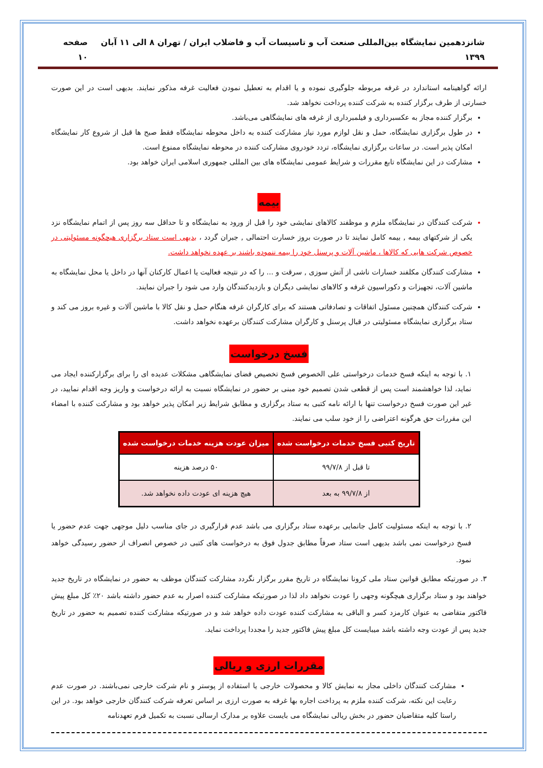شانزدهمین نمایشگاه بین‌المللی صنعت آب و تاسیسات آب و فاضلاب ایران / تهران ۸ الی ۱۱ آبان ۱۳۹۹ صفحه ۱۰
ارائه گواهینامه استاندارد در غرفه مربوطه جلوگیری نموده و یا اقدام به تعطیل نمودن فعالیت غرفه مذکور نمایند. بدیهی است در این صورت خسارتی از طرف برگزار کننده به شرکت کننده پرداخت نخواهد شد.
برگزار کننده مجاز به عکسبرداری و فیلمبرداری از غرفه های نمایشگاهی می‌باشد.
در طول برگزاری نمایشگاه، حمل و نقل لوازم مورد نیاز مشارکت کننده به داخل محوطه نمایشگاه فقط صبح ها قبل از شروع کار نمایشگاه امکان پذیر است. در ساعات برگزاری نمایشگاه، تردد خودروی مشارکت کننده در محوطه نمایشگاه ممنوع است.
مشارکت در این نمایشگاه تابع مقررات و شرایط عمومی نمایشگاه های بین المللی جمهوری اسلامی ایران خواهد بود.
بیمه
شرکت کنندگان در نمایشگاه ملزم و موظفند کالاهای نمایشی خود را قبل از ورود به نمایشگاه و تا حداقل سه روز پس از اتمام نمایشگاه نزد یکی از شرکتهای بیمه , بیمه کامل نمایند تا در صورت بروز خسارت احتمالی , جبران گردد ، بدیهی است ستاد برگزاری هیچگونه مسئولیتی در خصوص شرکت هایی که کالاها ، ماشین آلات و پرسنل خود را بیمه ننموده باشند بر عهده نخواهد داشت.
مشارکت کنندگان مکلفند خسارات ناشی از آتش سوزی , سرقت و ... را که در نتیجه فعالیت یا اعمال کارکنان آنها در داخل یا محل نمایشگاه به ماشین آلات، تجهیزات و دکوراسیون غرفه و کالاهای نمایشی دیگران و بازدیدکنندگان وارد می شود را جبران نمایند.
شرکت کنندگان همچنین مسئول اتفاقات و تصادفاتی هستند که برای کارگران غرفه هنگام حمل و نقل کالا با ماشین آلات و غیره بروز می کند و ستاد برگزاری نمایشگاه مسئولیتی در قبال پرسنل و کارگران مشارکت کنندگان برعهده نخواهد داشت.
فسخ درخواست
۱. با توجه به اینکه فسخ خدمات درخواستی علی الخصوص فسخ تخصیص فضای نمایشگاهی مشکلات عدیده ای را برای برگزارکننده ایجاد می نماید، لذا خواهشمند است پس از قطعی شدن تصمیم خود مبنی بر حضور در نمایشگاه نسبت به ارائه درخواست و واریز وجه اقدام نمایید، در غیر این صورت فسخ درخواست تنها با ارائه نامه کتبی به ستاد برگزاری و مطابق شرایط زیر امکان پذیر خواهد بود و مشارکت کننده با امضاء این مقررات حق هرگونه اعتراضی را از خود سلب می نمایند.
| تاریخ کتبی فسخ خدمات درخواست شده | میزان عودت هزینه خدمات درخواست شده |
| --- | --- |
| تا قبل از ۹۹/۷/۸ | ۵۰ درصد هزینه |
| از ۹۹/۷/۸ به بعد | هیچ هزینه ای عودت داده نخواهد شد. |
۲. با توجه به اینکه مسئولیت کامل جانمایی برعهده ستاد برگزاری می باشد عدم قرارگیری در جای مناسب دلیل موجهی جهت عدم حضور یا فسخ درخواست نمی باشد بدیهی است ستاد صرفاً مطابق جدول فوق به درخواست های کتبی در خصوص انصراف از حضور رسیدگی خواهد نمود.
۳. در صورتیکه مطابق قوانین ستاد ملی کرونا نمایشگاه در تاریخ مقرر برگزار نگردد مشارکت کنندگان موظف به حضور در نمایشگاه در تاریخ جدید خواهند بود و ستاد برگزاری هیچگونه وجهی را عودت نخواهد داد لذا در صورتیکه مشارکت کننده اصرار به عدم حضور داشته باشد ۲۰٪ کل مبلغ پیش فاکتور متقاضی به عنوان کارمزد کسر و الباقی به مشارکت کننده عودت داده خواهد شد و در صورتیکه مشارکت کننده تصمیم به حضور در تاریخ جدید پس از عودت وجه داشته باشد میبایست کل مبلغ پیش فاکتور جدید را مجددا پرداخت نماید.
مقررات ارزی و ریالی
مشارکت کنندگان داخلی مجاز به نمایش کالا و محصولات خارجی یا استفاده از پوستر و نام شرکت خارجی نمی‌باشند. در صورت عدم رعایت این نکته، شرکت کننده ملزم به پرداخت اجاره بها غرفه به صورت ارزی بر اساس تعرفه شرکت کنندگان خارجی خواهد بود. در این راستا کلیه متقاضیان حضور در بخش ریالی نمایشگاه می بایست علاوه بر مدارک ارسالی نسبت به تکمیل فرم تعهدنامه